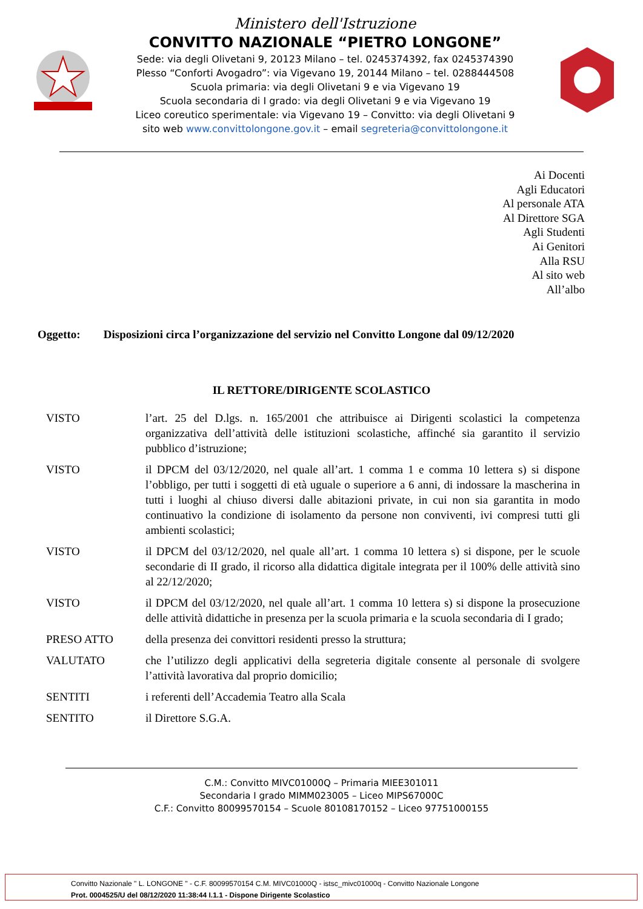Ministero dell'Istruzione
CONVITTO NAZIONALE “PIETRO LONGONE”
Sede: via degli Olivetani 9, 20123 Milano – tel. 0245374392, fax 0245374390
Plesso “Conforti Avogadro”: via Vigevano 19, 20144 Milano – tel. 0288444508
Scuola primaria: via degli Olivetani 9 e via Vigevano 19
Scuola secondaria di I grado: via degli Olivetani 9 e via Vigevano 19
Liceo coreutico sperimentale: via Vigevano 19 – Convitto: via degli Olivetani 9
sito web www.convittolongone.gov.it – email segreteria@convittolongone.it
Ai Docenti
Agli Educatori
Al personale ATA
Al Direttore SGA
Agli Studenti
Ai Genitori
Alla RSU
Al sito web
All’albo
Oggetto: Disposizioni circa l’organizzazione del servizio nel Convitto Longone dal 09/12/2020
IL RETTORE/DIRIGENTE SCOLASTICO
VISTO l’art. 25 del D.lgs. n. 165/2001 che attribuisce ai Dirigenti scolastici la competenza organizzativa dell’attività delle istituzioni scolastiche, affinché sia garantito il servizio pubblico d’istruzione;
VISTO il DPCM del 03/12/2020, nel quale all’art. 1 comma 1 e comma 10 lettera s) si dispone l’obbligo, per tutti i soggetti di età uguale o superiore a 6 anni, di indossare la mascherina in tutti i luoghi al chiuso diversi dalle abitazioni private, in cui non sia garantita in modo continuativo la condizione di isolamento da persone non conviventi, ivi compresi tutti gli ambienti scolastici;
VISTO il DPCM del 03/12/2020, nel quale all’art. 1 comma 10 lettera s) si dispone, per le scuole secondarie di II grado, il ricorso alla didattica digitale integrata per il 100% delle attività sino al 22/12/2020;
VISTO il DPCM del 03/12/2020, nel quale all’art. 1 comma 10 lettera s) si dispone la prosecuzione delle attività didattiche in presenza per la scuola primaria e la scuola secondaria di I grado;
PRESO ATTO della presenza dei convittori residenti presso la struttura;
VALUTATO che l’utilizzo degli applicativi della segreteria digitale consente al personale di svolgere l’attività lavorativa dal proprio domicilio;
SENTITI i referenti dell’Accademia Teatro alla Scala
SENTITO il Direttore S.G.A.
C.M.: Convitto MIVC01000Q – Primaria MIEE301011
Secondaria I grado MIMM023005 – Liceo MIPS67000C
C.F.: Convitto 80099570154 – Scuole 80108170152 – Liceo 97751000155
Convitto Nazionale " L. LONGONE " - C.F. 80099570154 C.M. MIVC01000Q - istsc_mivc01000q - Convitto Nazionale Longone
Prot. 0004525/U del 08/12/2020 11:38:44 I.1.1 - Dispone Dirigente Scolastico